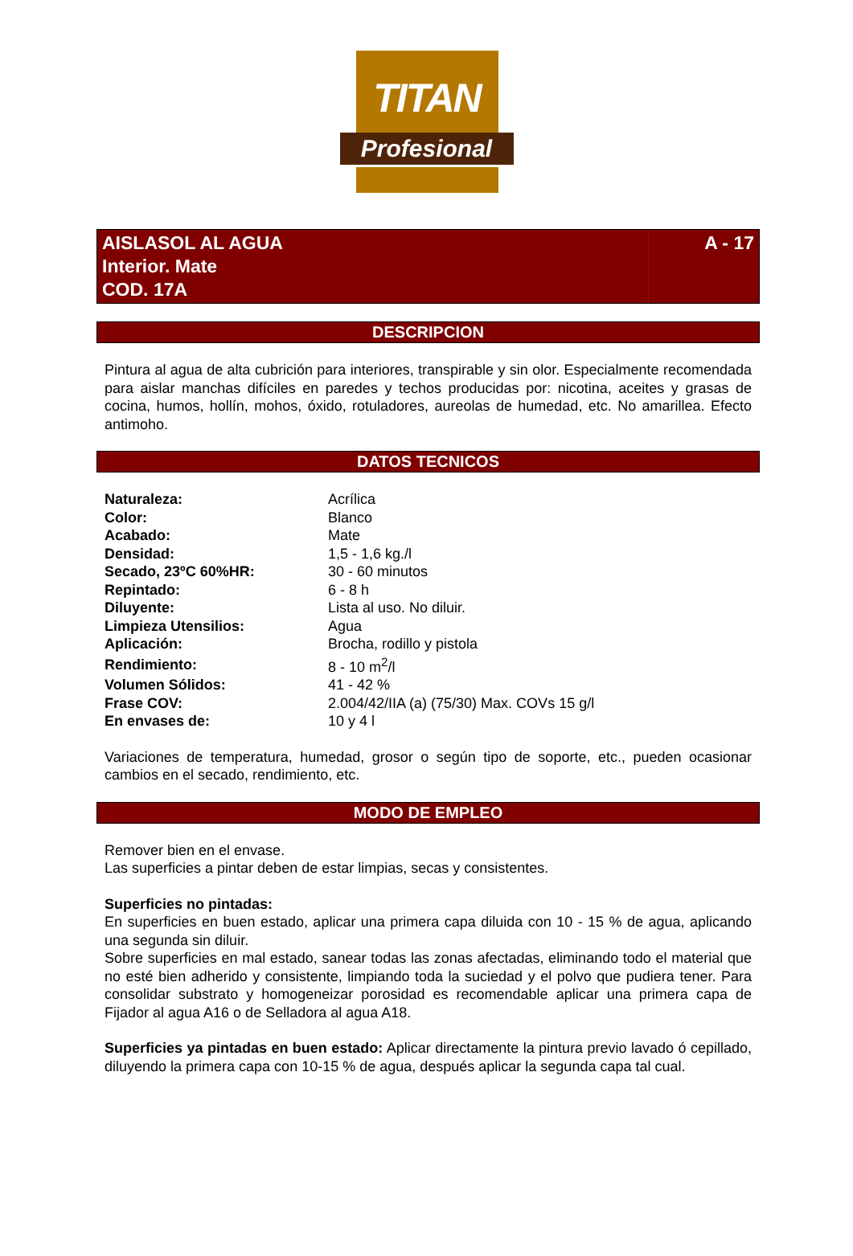TITAN
Profesional
AISLASOL AL AGUA
Interior. Mate
COD. 17A
A - 17
DESCRIPCION
Pintura al agua de alta cubrición para interiores, transpirable y sin olor. Especialmente recomendada para aislar manchas difíciles en paredes y techos producidas por: nicotina, aceites y grasas de cocina, humos, hollín, mohos, óxido, rotuladores, aureolas de humedad, etc. No amarillea. Efecto antimoho.
DATOS TECNICOS
| Naturaleza: | Acrílica |
| Color: | Blanco |
| Acabado: | Mate |
| Densidad: | 1,5 - 1,6 kg./l |
| Secado, 23ºC 60%HR: | 30 - 60 minutos |
| Repintado: | 6 - 8 h |
| Diluyente: | Lista al uso. No diluir. |
| Limpieza Utensilios: | Agua |
| Aplicación: | Brocha, rodillo y pistola |
| Rendimiento: | 8 - 10 m<sup>2</sup>/l |
| Volumen Sólidos: | 41 - 42 % |
| Frase COV: | 2.004/42/IIA (a) (75/30) Max. COVs 15 g/l |
| En envases de: | 10 y 4 l |
Variaciones de temperatura, humedad, grosor o según tipo de soporte, etc., pueden ocasionar cambios en el secado, rendimiento, etc.
MODO DE EMPLEO
Remover bien en el envase.
Las superficies a pintar deben de estar limpias, secas y consistentes.
Superficies no pintadas:
En superficies en buen estado, aplicar una primera capa diluida con 10 - 15 % de agua, aplicando una segunda sin diluir.
Sobre superficies en mal estado, sanear todas las zonas afectadas, eliminando todo el material que no esté bien adherido y consistente, limpiando toda la suciedad y el polvo que pudiera tener. Para consolidar substrato y homogeneizar porosidad es recomendable aplicar una primera capa de Fijador al agua A16 o de Selladora al agua A18.
Superficies ya pintadas en buen estado: Aplicar directamente la pintura previo lavado ó cepillado, diluyendo la primera capa con 10-15 % de agua, después aplicar la segunda capa tal cual.